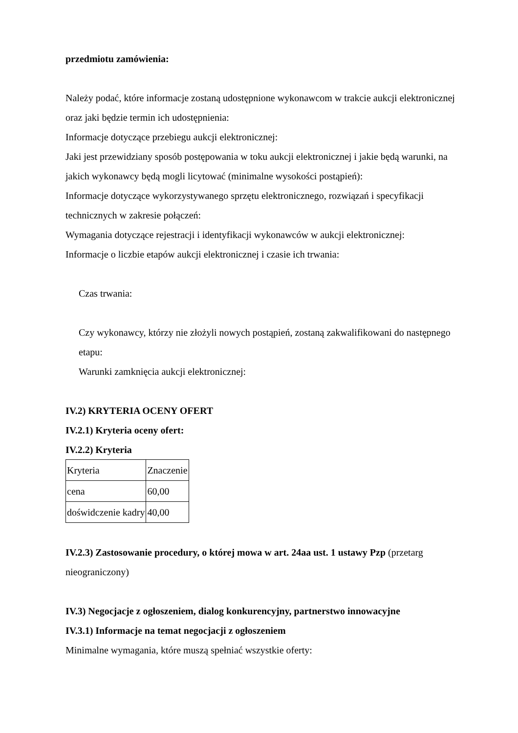przedmiotu zamówienia:
Należy podać, które informacje zostaną udostępnione wykonawcom w trakcie aukcji elektronicznej oraz jaki będzie termin ich udostępnienia:
Informacje dotyczące przebiegu aukcji elektronicznej:
Jaki jest przewidziany sposób postępowania w toku aukcji elektronicznej i jakie będą warunki, na jakich wykonawcy będą mogli licytować (minimalne wysokości postąpień):
Informacje dotyczące wykorzystywanego sprzętu elektronicznego, rozwiązań i specyfikacji technicznych w zakresie połączeń:
Wymagania dotyczące rejestracji i identyfikacji wykonawców w aukcji elektronicznej:
Informacje o liczbie etapów aukcji elektronicznej i czasie ich trwania:
Czas trwania:
Czy wykonawcy, którzy nie złożyli nowych postąpień, zostaną zakwalifikowani do następnego etapu:
Warunki zamknięcia aukcji elektronicznej:
IV.2) KRYTERIA OCENY OFERT
IV.2.1) Kryteria oceny ofert:
IV.2.2) Kryteria
| Kryteria | Znaczenie |
| cena | 60,00 |
| doświdczenie kadry | 40,00 |
IV.2.3) Zastosowanie procedury, o której mowa w art. 24aa ust. 1 ustawy Pzp (przetarg nieograniczony)
IV.3) Negocjacje z ogłoszeniem, dialog konkurencyjny, partnerstwo innowacyjne
IV.3.1) Informacje na temat negocjacji z ogłoszeniem
Minimalne wymagania, które muszą spełniać wszystkie oferty: